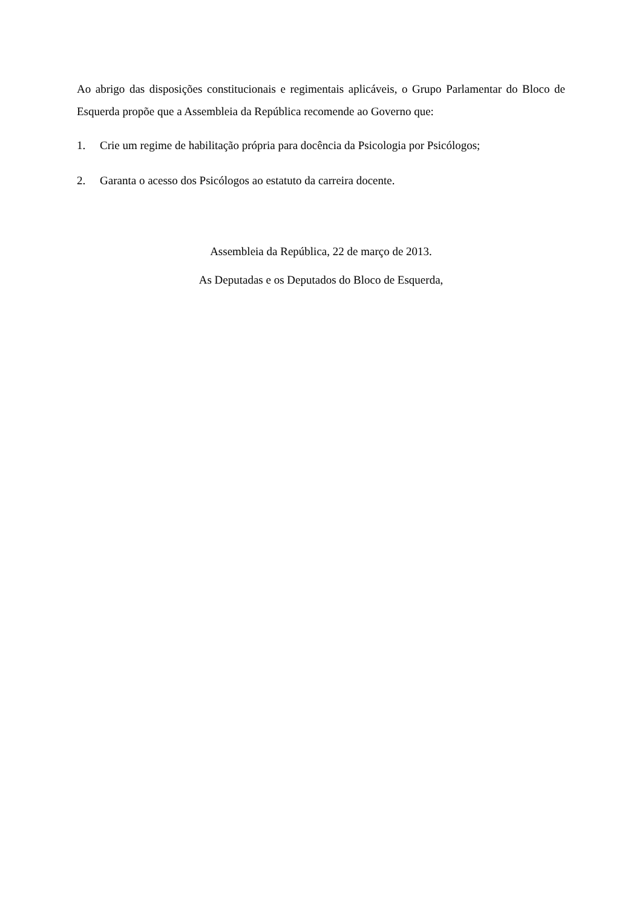Ao abrigo das disposições constitucionais e regimentais aplicáveis, o Grupo Parlamentar do Bloco de Esquerda propõe que a Assembleia da República recomende ao Governo que:
1. Crie um regime de habilitação própria para docência da Psicologia por Psicólogos;
2. Garanta o acesso dos Psicólogos ao estatuto da carreira docente.
Assembleia da República, 22 de março de 2013.
As Deputadas e os Deputados do Bloco de Esquerda,